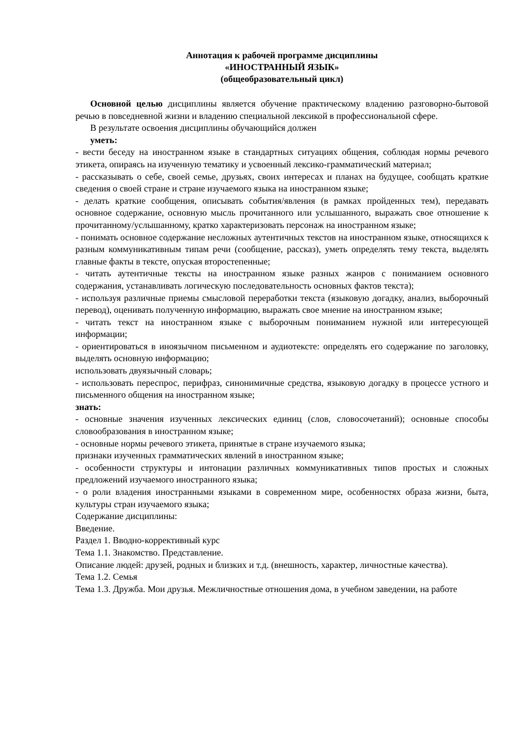Аннотация к рабочей программе дисциплины
«ИНОСТРАННЫЙ ЯЗЫК»
(общеобразовательный цикл)
Основной целью дисциплины является обучение практическому владению разговорно-бытовой речью в повседневной жизни и владению специальной лексикой в профессиональной сфере.
В результате освоения дисциплины обучающийся должен
уметь:
- вести беседу на иностранном языке в стандартных ситуациях общения, соблюдая нормы речевого этикета, опираясь на изученную тематику и усвоенный лексико-грамматический материал;
- рассказывать о себе, своей семье, друзьях, своих интересах и планах на будущее, сообщать краткие сведения о своей стране и стране изучаемого языка на иностранном языке;
- делать краткие сообщения, описывать события/явления (в рамках пройденных тем), передавать основное содержание, основную мысль прочитанного или услышанного, выражать свое отношение к прочитанному/услышанному, кратко характеризовать персонаж на иностранном языке;
- понимать основное содержание несложных аутентичных текстов на иностранном языке, относящихся к разным коммуникативным типам речи (сообщение, рассказ), уметь определять тему текста, выделять главные факты в тексте, опуская второстепенные;
- читать аутентичные тексты на иностранном языке разных жанров с пониманием основного содержания, устанавливать логическую последовательность основных фактов текста);
- используя различные приемы смысловой переработки текста (языковую догадку, анализ, выборочный перевод), оценивать полученную информацию, выражать свое мнение на иностранном языке;
- читать текст на иностранном языке с выборочным пониманием нужной или интересующей информации;
- ориентироваться в иноязычном письменном и аудиотексте: определять его содержание по заголовку, выделять основную информацию;
использовать двуязычный словарь;
- использовать переспрос, перифраз, синонимичные средства, языковую догадку в процессе устного и письменного общения на иностранном языке;
знать:
- основные значения изученных лексических единиц (слов, словосочетаний); основные способы словообразования в иностранном языке;
- основные нормы речевого этикета, принятые в стране изучаемого языка;
признаки изученных грамматических явлений в иностранном языке;
- особенности структуры и интонации различных коммуникативных типов простых и сложных предложений изучаемого иностранного языка;
- о роли владения иностранными языками в современном мире, особенностях образа жизни, быта, культуры стран изучаемого языка;
Содержание дисциплины:
Введение.
Раздел 1. Вводно-коррективный курс
Тема 1.1. Знакомство. Представление.
Описание людей: друзей, родных и близких и т.д. (внешность, характер, личностные качества).
Тема 1.2. Семья
Тема 1.3. Дружба. Мои друзья. Межличностные отношения дома, в учебном заведении, на работе